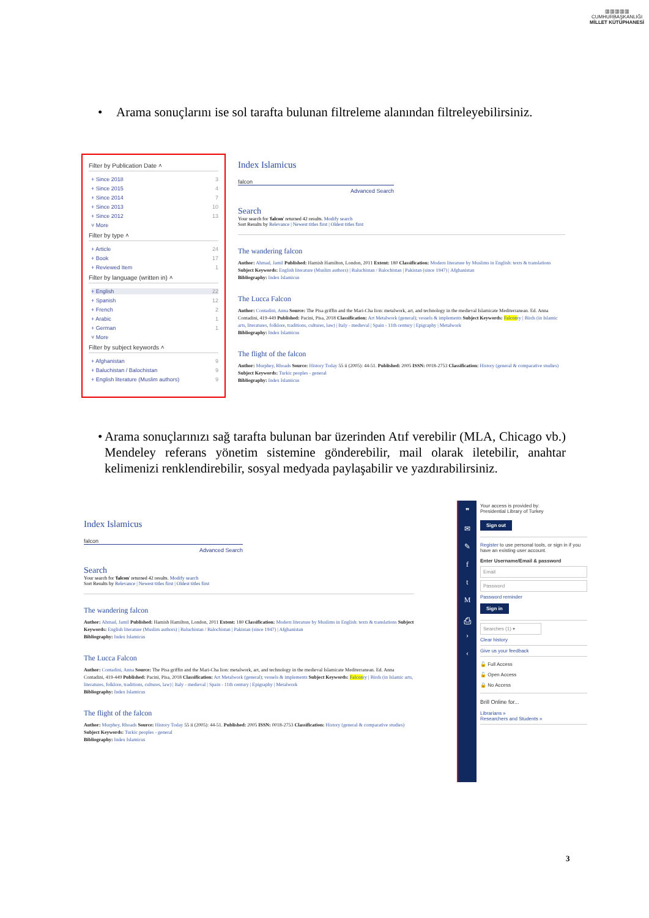▥▥▥▥▥
CUMHURBAŞKANLIĞI
MİLLET KÜTÜPHANESİ
• Arama sonuçlarını ise sol tarafta bulunan filtreleme alanından filtreleyebilirsiniz.
Filter by Publication Date ˄
+ Since 2018 3
+ Since 2015 4
+ Since 2014 7
+ Since 2013 10
+ Since 2012 13
˅ More
Filter by type ˄
+ Article 24
+ Book 17
+ Reviewed Item 1
Filter by language (written in) ˄
+ English 22
+ Spanish 12
+ French 2
+ Arabic 1
+ German 1
˅ More
Filter by subject keywords ˄
+ Afghanistan 9
+ Baluchistan / Balochistan 9
+ English literature (Muslim authors) 9
Index Islamicus
falcon
Advanced Search
Search
Your search for 'falcon' returned 42 results. Modify search
Sort Results by Relevance | Newest titles first | Oldest titles first
The wandering falcon
Author: Ahmad, Jamil Published: Hamish Hamilton, London, 2011 Extent: 180 Classification: Modern literature by Muslims in English: texts & translations Subject Keywords: English literature (Muslim authors) | Baluchistan / Balochistan | Pakistan (since 1947) | Afghanistan
Bibliography: Index Islamicus
The Lucca Falcon
Author: Contadini, Anna Source: The Pisa griffin and the Mari-Cha lion: metalwork, art, and technology in the medieval Islamicate Mediterranean. Ed. Anna Contadini, 419-449 Published: Pacini, Pisa, 2018 Classification: Art Metalwork (general); vessels & implements Subject Keywords: Falconry | Birds (in Islamic arts, literatures, folklore, traditions, cultures, law) | Italy - medieval | Spain - 11th century | Epigraphy | Metalwork
Bibliography: Index Islamicus
The flight of the falcon
Author: Murphey, Rhoads Source: History Today 55 ii (2005): 44-51. Published: 2005 ISSN: 0018-2753 Classification: History (general & comparative studies) Subject Keywords: Turkic peoples - general
Bibliography: Index Islamicus
• Arama sonuçlarınızı sağ tarafta bulunan bar üzerinden Atıf verebilir (MLA, Chicago vb.) Mendeley referans yönetim sistemine gönderebilir, mail olarak iletebilir, anahtar kelimenizi renklendirebilir, sosyal medyada paylaşabilir ve yazdırabilirsiniz.
Index Islamicus
falcon
Advanced Search
Search
Your search for 'falcon' returned 42 results. Modify search
Sort Results by Relevance | Newest titles first | Oldest titles first
The wandering falcon
Author: Ahmad, Jamil Published: Hamish Hamilton, London, 2011 Extent: 180 Classification: Modern literature by Muslims in English: texts & translations Subject Keywords: English literature (Muslim authors) | Baluchistan / Balochistan | Pakistan (since 1947) | Afghanistan
Bibliography: Index Islamicus
The Lucca Falcon
Author: Contadini, Anna Source: The Pisa griffin and the Mari-Cha lion: metalwork, art, and technology in the medieval Islamicate Mediterranean. Ed. Anna Contadini, 419-449 Published: Pacini, Pisa, 2018 Classification: Art Metalwork (general); vessels & implements Subject Keywords: Falconry | Birds (in Islamic arts, literatures, folklore, traditions, cultures, law) | Italy - medieval | Spain - 11th century | Epigraphy | Metalwork
Bibliography: Index Islamicus
The flight of the falcon
Author: Murphey, Rhoads Source: History Today 55 ii (2005): 44-51. Published: 2005 ISSN: 0018-2753 Classification: History (general & comparative studies) Subject Keywords: Turkic peoples - general
Bibliography: Index Islamicus
❞
✉
✎
f
t
M
⎙
›
‹
Your access is provided by:
Presidential Library of Turkey
Sign out
Register to use personal tools, or sign in if you have an existing user account.
Enter Username/Email & password
Email
Password
Password reminder
Sign in
Searches (1) ▾
Clear history
Give us your feedback
🔓 Full Access
🔓 Open Access
🔒 No Access
Brill Online for...
Librarians »
Researchers and Students »
3